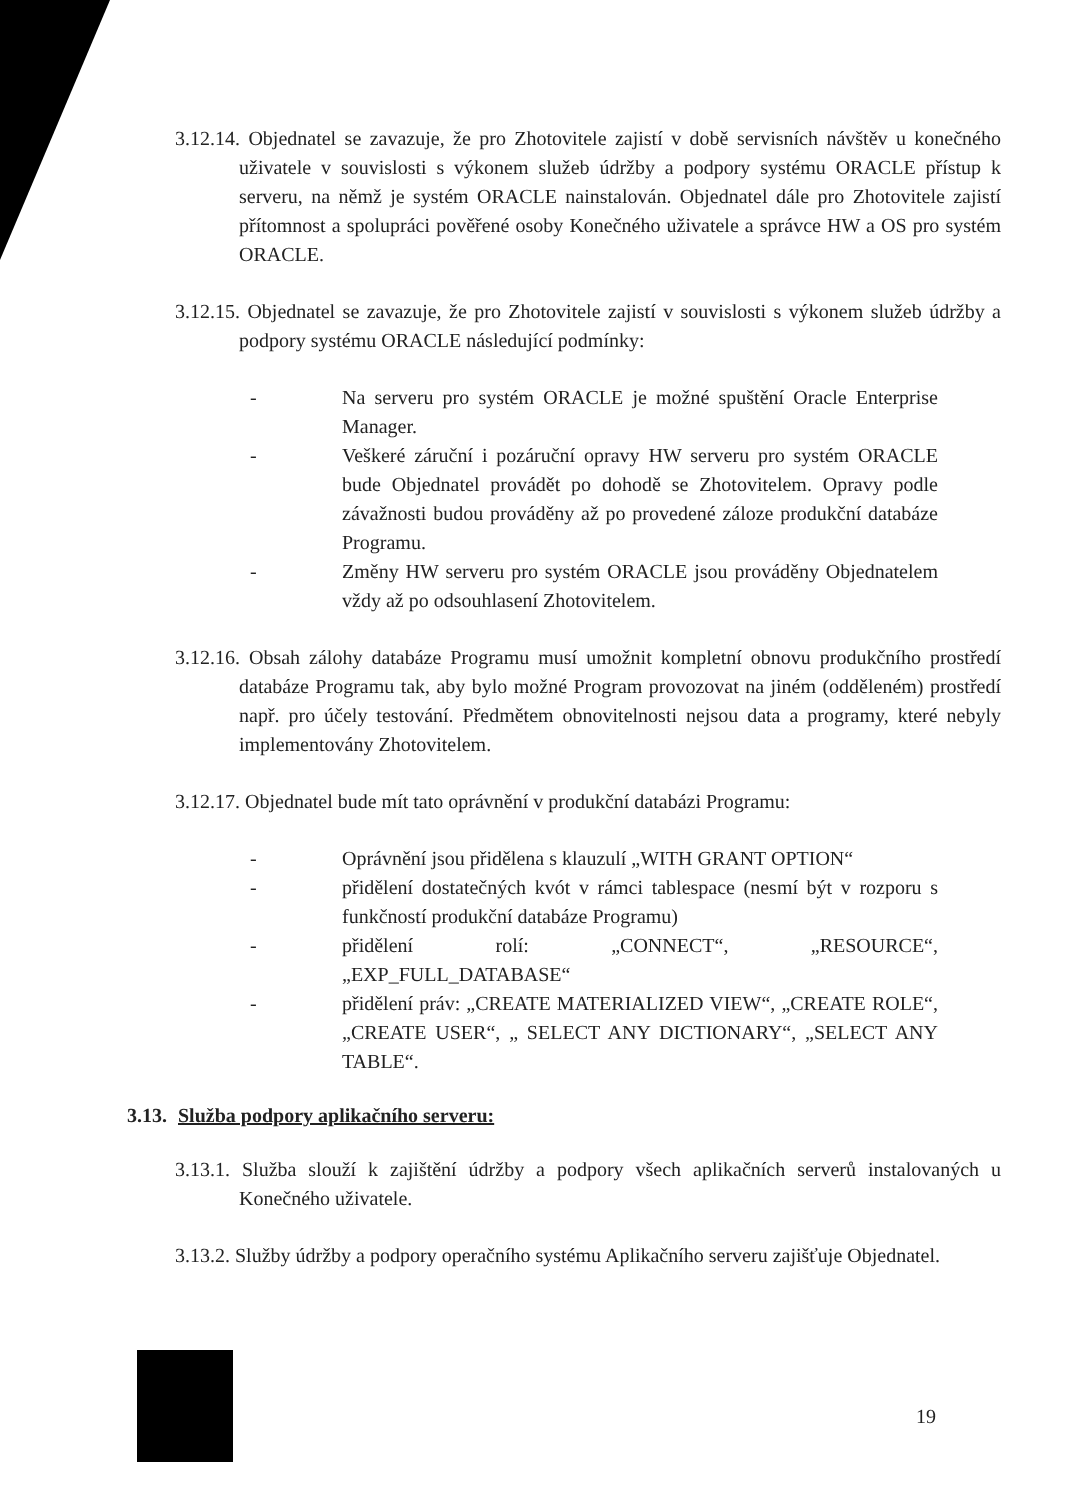3.12.14. Objednatel se zavazuje, že pro Zhotovitele zajistí v době servisních návštěv u konečného uživatele v souvislosti s výkonem služeb údržby a podpory systému ORACLE přístup k serveru, na němž je systém ORACLE nainstalován. Objednatel dále pro Zhotovitele zajistí přítomnost a spolupráci pověřené osoby Konečného uživatele a správce HW a OS pro systém ORACLE.
3.12.15. Objednatel se zavazuje, že pro Zhotovitele zajistí v souvislosti s výkonem služeb údržby a podpory systému ORACLE následující podmínky:
- Na serveru pro systém ORACLE je možné spuštění Oracle Enterprise Manager.
- Veškeré záruční i pozáruční opravy HW serveru pro systém ORACLE bude Objednatel provádět po dohodě se Zhotovitelem. Opravy podle závažnosti budou prováděny až po provedené záloze produkční databáze Programu.
- Změny HW serveru pro systém ORACLE jsou prováděny Objednatelem vždy až po odsouhlasení Zhotovitelem.
3.12.16. Obsah zálohy databáze Programu musí umožnit kompletní obnovu produkčního prostředí databáze Programu tak, aby bylo možné Program provozovat na jiném (odděleném) prostředí např. pro účely testování. Předmětem obnovitelnosti nejsou data a programy, které nebyly implementovány Zhotovitelem.
3.12.17. Objednatel bude mít tato oprávnění v produkční databázi Programu:
- Oprávnění jsou přidělena s klauzulí „WITH GRANT OPTION“
- přidělení dostatečných kvót v rámci tablespace (nesmí být v rozporu s funkčností produkční databáze Programu)
- přidělení rolí: „CONNECT“, „RESOURCE“, „EXP_FULL_DATABASE“
- přidělení práv: „CREATE MATERIALIZED VIEW“, „CREATE ROLE“, „CREATE USER“, „ SELECT ANY DICTIONARY“, „SELECT ANY TABLE“.
3.13. Služba podpory aplikačního serveru:
3.13.1. Služba slouží k zajištění údržby a podpory všech aplikačních serverů instalovaných u Konečného uživatele.
3.13.2. Služby údržby a podpory operačního systému Aplikačního serveru zajišťuje Objednatel.
19